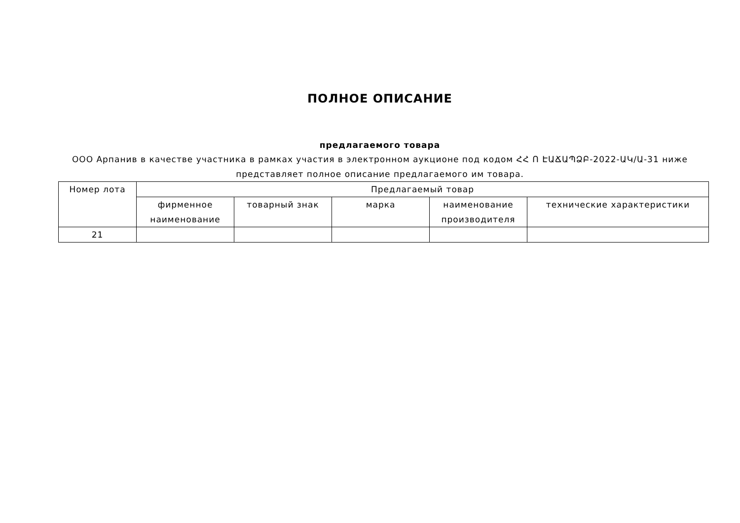ПОЛНОЕ ОПИСАНИЕ
предлагаемого товара
ООО Арпанив в качестве участника в рамках участия в электронном аукционе под кодом ՀՀ Ո ԷԱՃԱՊՁԲ-2022-ԱԿ/Ա-31 ниже представляет полное описание предлагаемого им товара.
| Номер лота | Предлагаемый товар | | | | |
| | фирменное наименование | товарный знак | марка | наименование производителя | технические характеристики |
| 21 | | | | | |